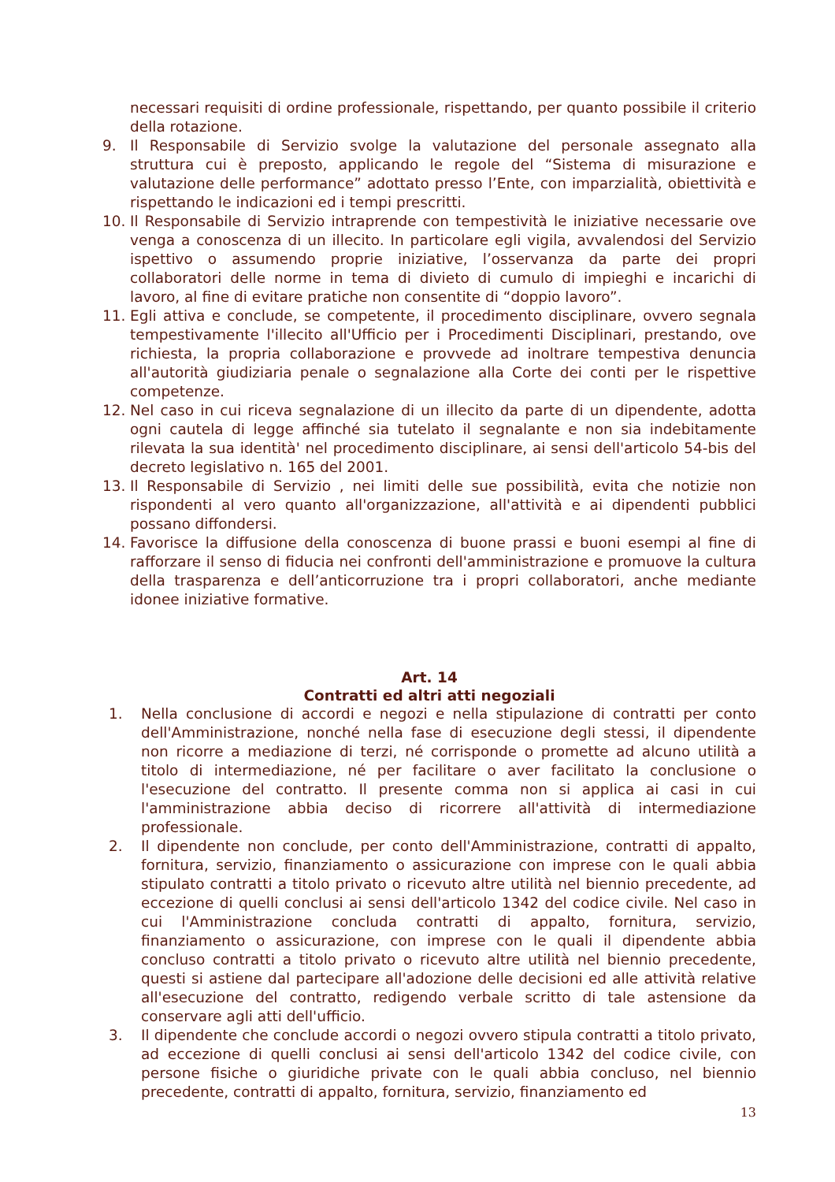necessari requisiti di ordine professionale, rispettando, per quanto possibile il criterio della rotazione.
9. Il Responsabile di Servizio svolge la valutazione del personale assegnato alla struttura cui è preposto, applicando le regole del “Sistema di misurazione e valutazione delle performance” adottato presso l’Ente, con imparzialità, obiettività e rispettando le indicazioni ed i tempi prescritti.
10. Il Responsabile di Servizio intraprende con tempestività le iniziative necessarie ove venga a conoscenza di un illecito. In particolare egli vigila, avvalendosi del Servizio ispettivo o assumendo proprie iniziative, l’osservanza da parte dei propri collaboratori delle norme in tema di divieto di cumulo di impieghi e incarichi di lavoro, al fine di evitare pratiche non consentite di “doppio lavoro”.
11. Egli attiva e conclude, se competente, il procedimento disciplinare, ovvero segnala tempestivamente l'illecito all'Ufficio per i Procedimenti Disciplinari, prestando, ove richiesta, la propria collaborazione e provvede ad inoltrare tempestiva denuncia all'autorità giudiziaria penale o segnalazione alla Corte dei conti per le rispettive competenze.
12. Nel caso in cui riceva segnalazione di un illecito da parte di un dipendente, adotta ogni cautela di legge affinché sia tutelato il segnalante e non sia indebitamente rilevata la sua identità' nel procedimento disciplinare, ai sensi dell'articolo 54-bis del decreto legislativo n. 165 del 2001.
13. Il Responsabile di Servizio , nei limiti delle sue possibilità, evita che notizie non rispondenti al vero quanto all'organizzazione, all'attività e ai dipendenti pubblici possano diffondersi.
14. Favorisce la diffusione della conoscenza di buone prassi e buoni esempi al fine di rafforzare il senso di fiducia nei confronti dell'amministrazione e promuove la cultura della trasparenza e dell’anticorruzione tra i propri collaboratori, anche mediante idonee iniziative formative.
Art. 14
Contratti ed altri atti negoziali
1. Nella conclusione di accordi e negozi e nella stipulazione di contratti per conto dell'Amministrazione, nonché nella fase di esecuzione degli stessi, il dipendente non ricorre a mediazione di terzi, né corrisponde o promette ad alcuno utilità a titolo di intermediazione, né per facilitare o aver facilitato la conclusione o l'esecuzione del contratto. Il presente comma non si applica ai casi in cui l'amministrazione abbia deciso di ricorrere all'attività di intermediazione professionale.
2. Il dipendente non conclude, per conto dell'Amministrazione, contratti di appalto, fornitura, servizio, finanziamento o assicurazione con imprese con le quali abbia stipulato contratti a titolo privato o ricevuto altre utilità nel biennio precedente, ad eccezione di quelli conclusi ai sensi dell'articolo 1342 del codice civile. Nel caso in cui l'Amministrazione concluda contratti di appalto, fornitura, servizio, finanziamento o assicurazione, con imprese con le quali il dipendente abbia concluso contratti a titolo privato o ricevuto altre utilità nel biennio precedente, questi si astiene dal partecipare all'adozione delle decisioni ed alle attività relative all'esecuzione del contratto, redigendo verbale scritto di tale astensione da conservare agli atti dell'ufficio.
3. Il dipendente che conclude accordi o negozi ovvero stipula contratti a titolo privato, ad eccezione di quelli conclusi ai sensi dell'articolo 1342 del codice civile, con persone fisiche o giuridiche private con le quali abbia concluso, nel biennio precedente, contratti di appalto, fornitura, servizio, finanziamento ed
13